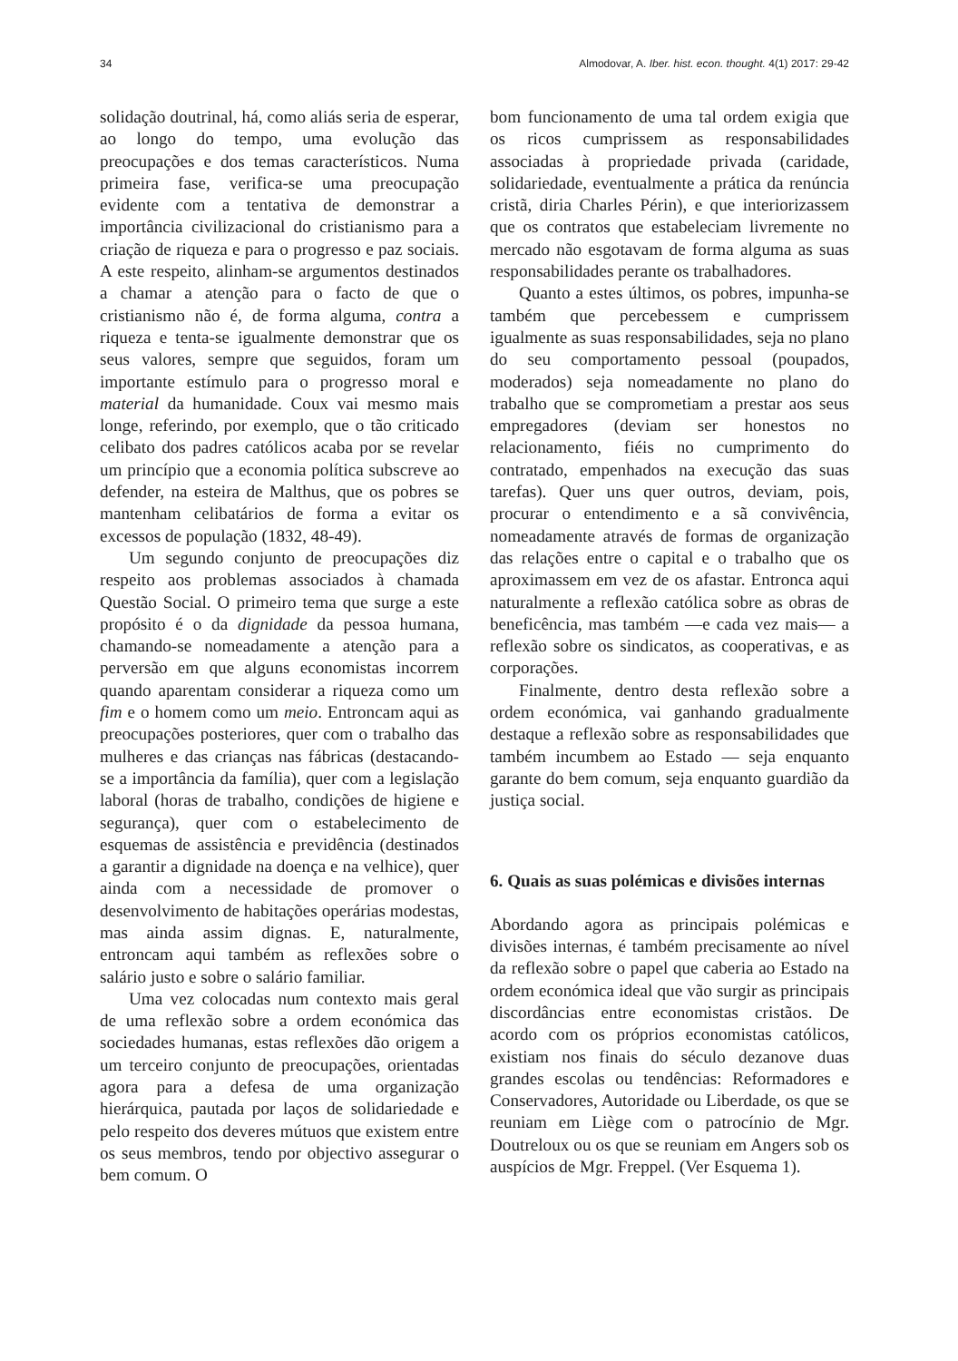34 Almodovar, A. Iber. hist. econ. thought. 4(1) 2017: 29-42
solidação doutrinal, há, como aliás seria de esperar, ao longo do tempo, uma evolução das preocupações e dos temas característicos. Numa primeira fase, verifica-se uma preocupação evidente com a tentativa de demonstrar a importância civilizacional do cristianismo para a criação de riqueza e para o progresso e paz sociais. A este respeito, alinham-se argumentos destinados a chamar a atenção para o facto de que o cristianismo não é, de forma alguma, contra a riqueza e tenta-se igualmente demonstrar que os seus valores, sempre que seguidos, foram um importante estímulo para o progresso moral e material da humanidade. Coux vai mesmo mais longe, referindo, por exemplo, que o tão criticado celibato dos padres católicos acaba por se revelar um princípio que a economia política subscreve ao defender, na esteira de Malthus, que os pobres se mantenham celibatários de forma a evitar os excessos de população (1832, 48-49).
Um segundo conjunto de preocupações diz respeito aos problemas associados à chamada Questão Social. O primeiro tema que surge a este propósito é o da dignidade da pessoa humana, chamando-se nomeadamente a atenção para a perversão em que alguns economistas incorrem quando aparentam considerar a riqueza como um fim e o homem como um meio. Entroncam aqui as preocupações posteriores, quer com o trabalho das mulheres e das crianças nas fábricas (destacando-se a importância da família), quer com a legislação laboral (horas de trabalho, condições de higiene e segurança), quer com o estabelecimento de esquemas de assistência e previdência (destinados a garantir a dignidade na doença e na velhice), quer ainda com a necessidade de promover o desenvolvimento de habitações operárias modestas, mas ainda assim dignas. E, naturalmente, entroncam aqui também as reflexões sobre o salário justo e sobre o salário familiar.
Uma vez colocadas num contexto mais geral de uma reflexão sobre a ordem económica das sociedades humanas, estas reflexões dão origem a um terceiro conjunto de preocupações, orientadas agora para a defesa de uma organização hierárquica, pautada por laços de solidariedade e pelo respeito dos deveres mútuos que existem entre os seus membros, tendo por objectivo assegurar o bem comum. O
bom funcionamento de uma tal ordem exigia que os ricos cumprissem as responsabilidades associadas à propriedade privada (caridade, solidariedade, eventualmente a prática da renúncia cristã, diria Charles Périn), e que interiorizassem que os contratos que estabeleciam livremente no mercado não esgotavam de forma alguma as suas responsabilidades perante os trabalhadores.
Quanto a estes últimos, os pobres, impunha-se também que percebessem e cumprissem igualmente as suas responsabilidades, seja no plano do seu comportamento pessoal (poupados, moderados) seja nomeadamente no plano do trabalho que se comprometiam a prestar aos seus empregadores (deviam ser honestos no relacionamento, fiéis no cumprimento do contratado, empenhados na execução das suas tarefas). Quer uns quer outros, deviam, pois, procurar o entendimento e a sã convivência, nomeadamente através de formas de organização das relações entre o capital e o trabalho que os aproximassem em vez de os afastar. Entronca aqui naturalmente a reflexão católica sobre as obras de beneficência, mas também —e cada vez mais— a reflexão sobre os sindicatos, as cooperativas, e as corporações.
Finalmente, dentro desta reflexão sobre a ordem económica, vai ganhando gradualmente destaque a reflexão sobre as responsabilidades que também incumbem ao Estado — seja enquanto garante do bem comum, seja enquanto guardião da justiça social.
6. Quais as suas polémicas e divisões internas
Abordando agora as principais polémicas e divisões internas, é também precisamente ao nível da reflexão sobre o papel que caberia ao Estado na ordem económica ideal que vão surgir as principais discordâncias entre economistas cristãos. De acordo com os próprios economistas católicos, existiam nos finais do século dezanove duas grandes escolas ou tendências: Reformadores e Conservadores, Autoridade ou Liberdade, os que se reuniam em Liège com o patrocínio de Mgr. Doutreloux ou os que se reuniam em Angers sob os auspícios de Mgr. Freppel. (Ver Esquema 1).